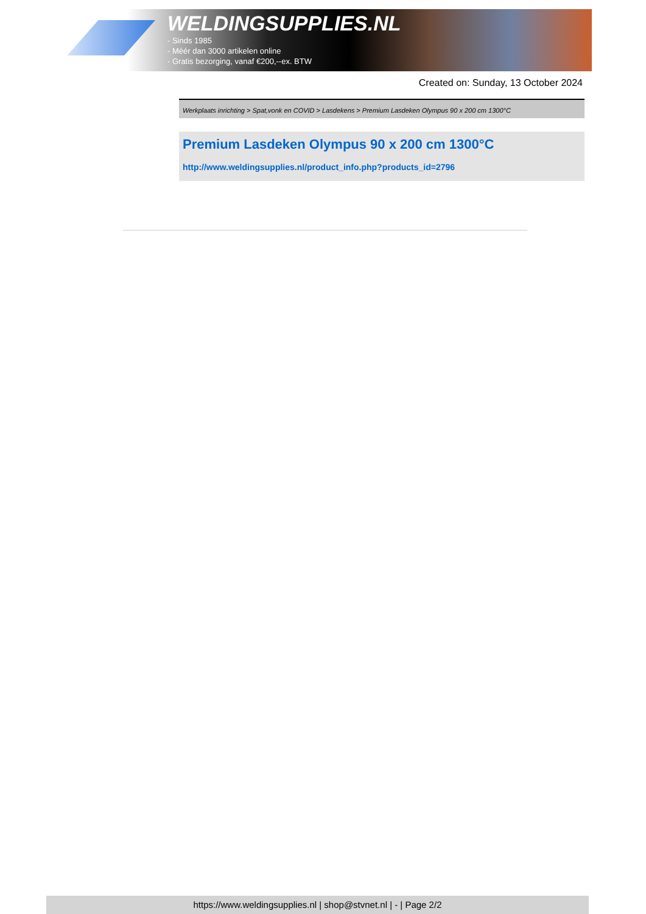WELDINGSUPPLIES.NL
- Sinds 1985
- Méér dan 3000 artikelen online
- Gratis bezorging, vanaf €200,--ex. BTW
Created on: Sunday, 13 October 2024
Werkplaats inrichting > Spat,vonk en COVID > Lasdekens > Premium Lasdeken Olympus 90 x 200 cm 1300°C
Premium Lasdeken Olympus 90 x 200 cm 1300°C
http://www.weldingsupplies.nl/product_info.php?products_id=2796
https://www.weldingsupplies.nl | shop@stvnet.nl | - | Page 2/2